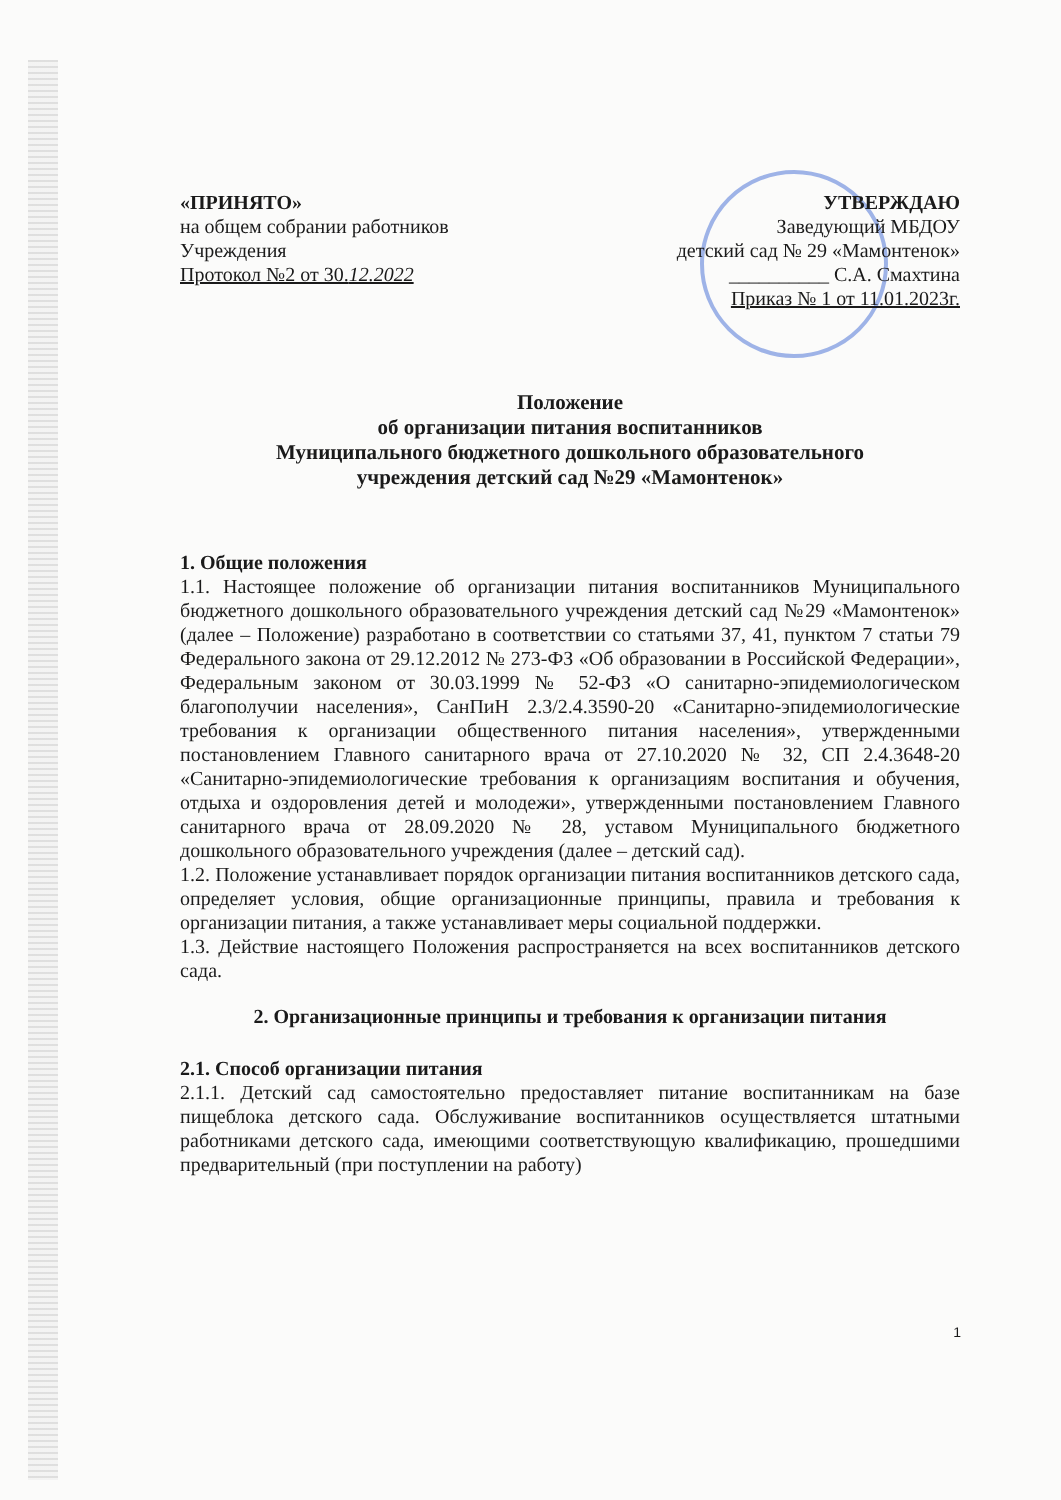«ПРИНЯТО»
на общем собрании работников
Учреждения
Протокол №2 от 30.12.2022
УТВЕРЖДАЮ
Заведующий МБДОУ
детский сад № 29 «Мамонтенок»
__________ С.А. Смахтина
Приказ № 1 от 11.01.2023г.
Положение
об организации питания воспитанников
Муниципального бюджетного дошкольного образовательного
учреждения детский сад №29 «Мамонтенок»
1. Общие положения
1.1. Настоящее положение об организации питания воспитанников Муниципального бюджетного дошкольного образовательного учреждения детский сад №29 «Мамонтенок» (далее – Положение) разработано в соответствии со статьями 37, 41, пунктом 7 статьи 79 Федерального закона от 29.12.2012 № 273-ФЗ «Об образовании в Российской Федерации», Федеральным законом от 30.03.1999 № 52-ФЗ «О санитарно-эпидемиологическом благополучии населения», СанПиН 2.3/2.4.3590-20 «Санитарно-эпидемиологические требования к организации общественного питания населения», утвержденными постановлением Главного санитарного врача от 27.10.2020 № 32, СП 2.4.3648-20 «Санитарно-эпидемиологические требования к организациям воспитания и обучения, отдыха и оздоровления детей и молодежи», утвержденными постановлением Главного санитарного врача от 28.09.2020 № 28, уставом Муниципального бюджетного дошкольного образовательного учреждения (далее – детский сад).
1.2. Положение устанавливает порядок организации питания воспитанников детского сада, определяет условия, общие организационные принципы, правила и требования к организации питания, а также устанавливает меры социальной поддержки.
1.3. Действие настоящего Положения распространяется на всех воспитанников детского сада.
2. Организационные принципы и требования к организации питания
2.1. Способ организации питания
2.1.1. Детский сад самостоятельно предоставляет питание воспитанникам на базе пищеблока детского сада. Обслуживание воспитанников осуществляется штатными работниками детского сада, имеющими соответствующую квалификацию, прошедшими предварительный (при поступлении на работу)
1